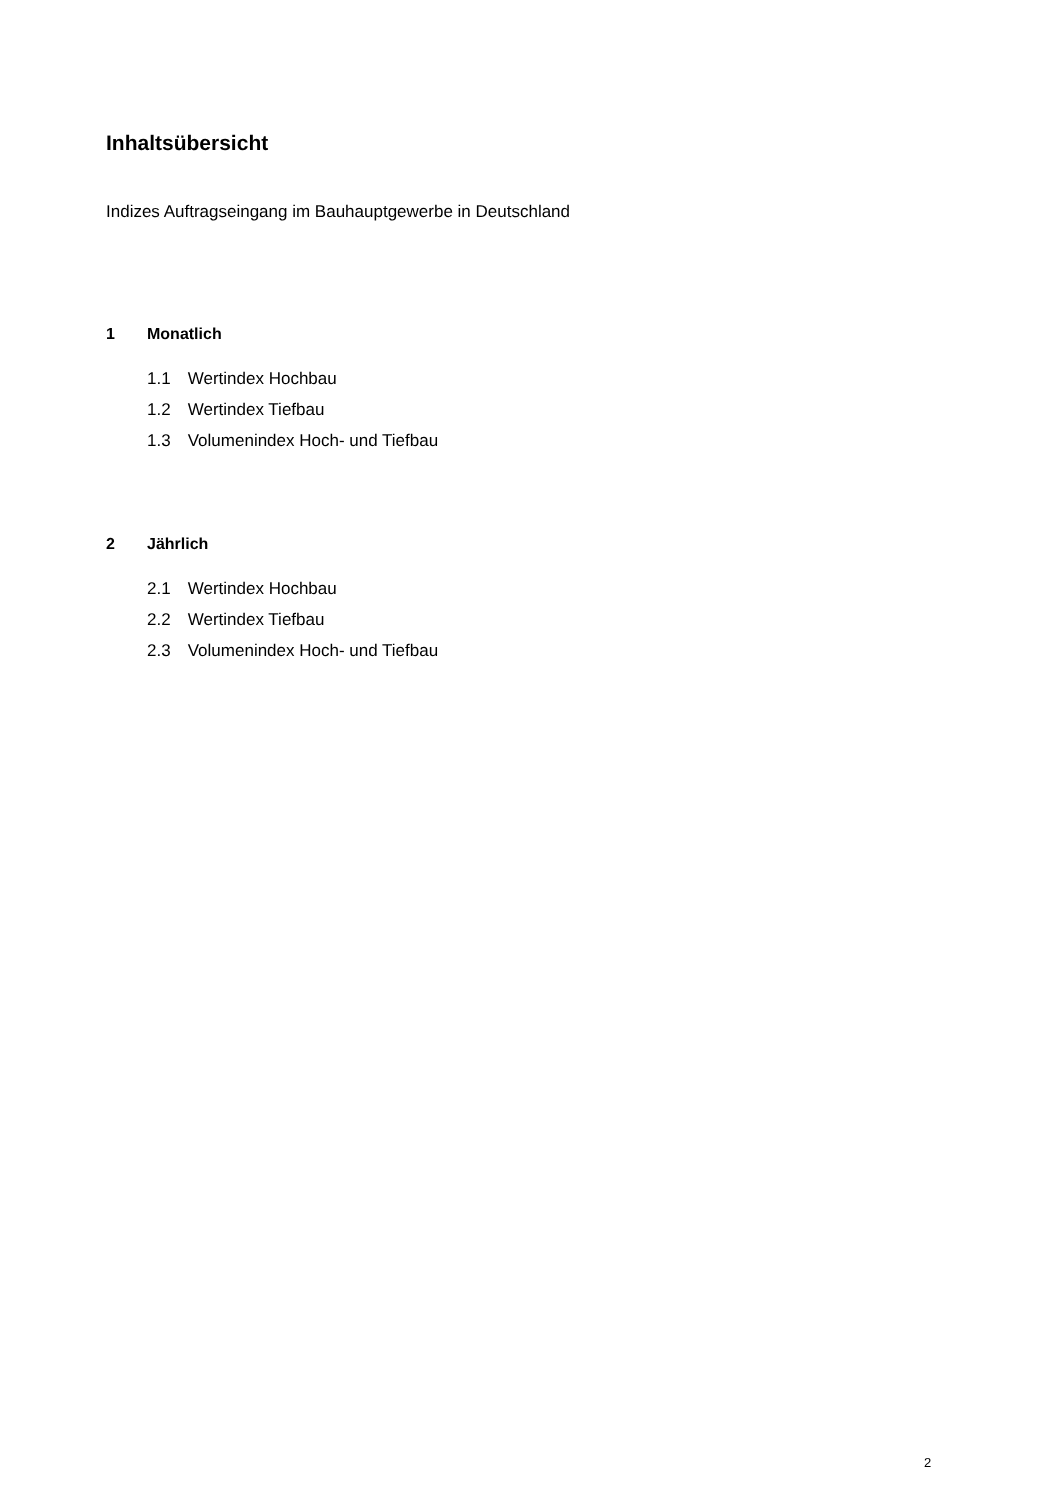Inhaltsübersicht
Indizes Auftragseingang im Bauhauptgewerbe in Deutschland
1 Monatlich
1.1 Wertindex Hochbau
1.2 Wertindex Tiefbau
1.3 Volumenindex Hoch- und Tiefbau
2 Jährlich
2.1 Wertindex Hochbau
2.2 Wertindex Tiefbau
2.3 Volumenindex Hoch- und Tiefbau
2